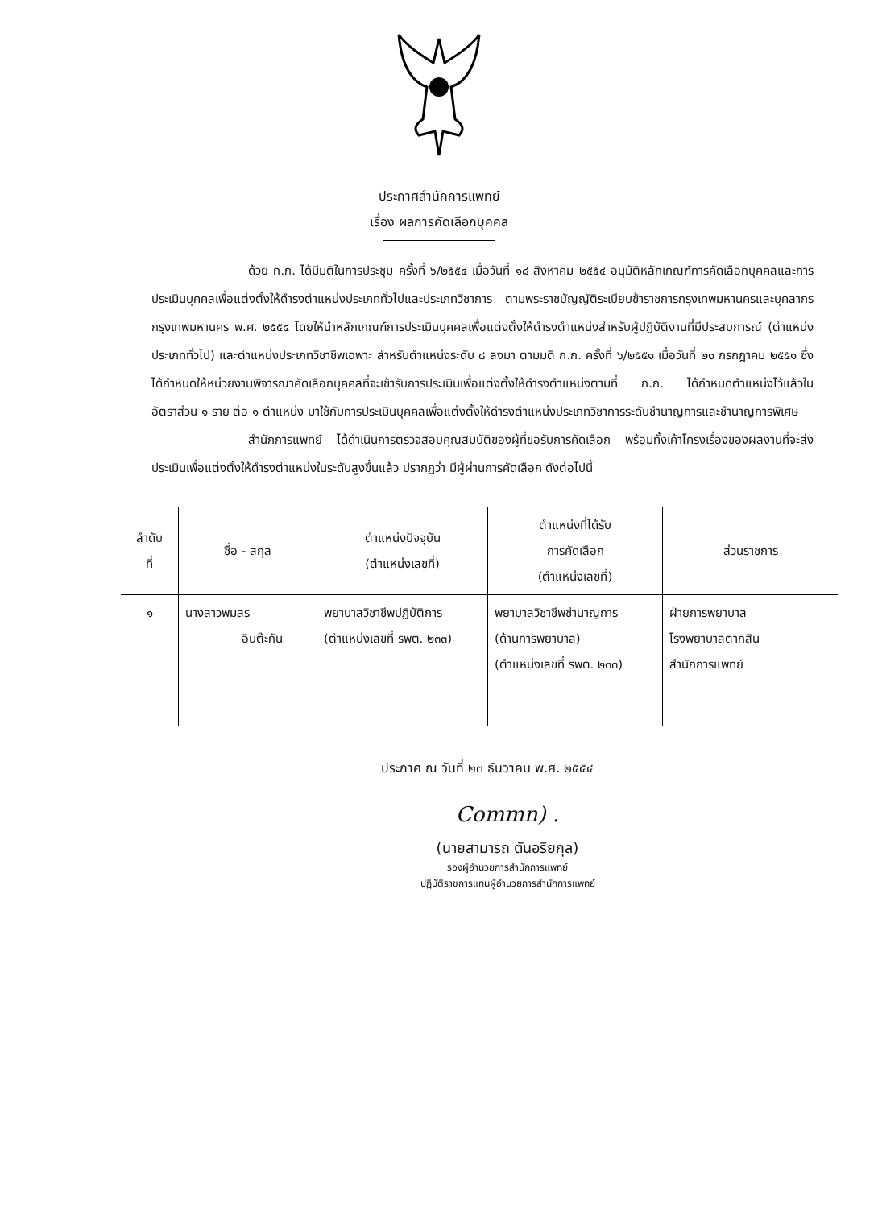ประกาศสำนักการแพทย์
เรื่อง ผลการคัดเลือกบุคคล
ด้วย ก.ก. ได้มีมติในการประชุม ครั้งที่ ๖/๒๕๕๔ เมื่อวันที่ ๑๘ สิงหาคม ๒๕๕๔ อนุมัติหลักเกณฑ์การคัดเลือกบุคคลและการประเมินบุคคลเพื่อแต่งตั้งให้ดำรงตำแหน่งประเภททั่วไปและประเภทวิชาการ ตามพระราชบัญญัติระเบียบข้าราชการกรุงเทพมหานครและบุคลากรกรุงเทพมหานคร พ.ศ. ๒๕๕๔ โดยให้นำหลักเกณฑ์การประเมินบุคคลเพื่อแต่งตั้งให้ดำรงตำแหน่งสำหรับผู้ปฏิบัติงานที่มีประสบการณ์ (ตำแหน่งประเภททั่วไป) และตำแหน่งประเภทวิชาชีพเฉพาะ สำหรับตำแหน่งระดับ ๘ ลงมา ตามมติ ก.ก. ครั้งที่ ๖/๒๕๕๑ เมื่อวันที่ ๒๑ กรกฎาคม ๒๕๕๑ ซึ่งได้กำหนดให้หน่วยงานพิจารณาคัดเลือกบุคคลที่จะเข้ารับการประเมินเพื่อแต่งตั้งให้ดำรงตำแหน่งตามที่ ก.ก. ได้กำหนดตำแหน่งไว้แล้วในอัตราส่วน ๑ ราย ต่อ ๑ ตำแหน่ง มาใช้กับการประเมินบุคคลเพื่อแต่งตั้งให้ดำรงตำแหน่งประเภทวิชาการระดับชำนาญการและชำนาญการพิเศษ
สำนักการแพทย์ ได้ดำเนินการตรวจสอบคุณสมบัติของผู้ที่ขอรับการคัดเลือก พร้อมทั้งเค้าโครงเรื่องของผลงานที่จะส่งประเมินเพื่อแต่งตั้งให้ดำรงตำแหน่งในระดับสูงขึ้นแล้ว ปรากฏว่า มีผู้ผ่านการคัดเลือก ดังต่อไปนี้
| ลำดับ ที่ | ชื่อ - สกุล | ตำแหน่งปัจจุบัน (ตำแหน่งเลขที่) | ตำแหน่งที่ได้รับ การคัดเลือก (ตำแหน่งเลขที่) | ส่วนราชการ |
| --- | --- | --- | --- | --- |
| ๑ | นางสาวพมสร อินต๊ะกัน | พยาบาลวิชาชีพปฏิบัติการ (ตำแหน่งเลขที่ รพต. ๒๓๓) | พยาบาลวิชาชีพชำนาญการ (ด้านการพยาบาล) (ตำแหน่งเลขที่ รพต. ๒๓๓) | ฝ่ายการพยาบาล โรงพยาบาลตากสิน สำนักการแพทย์ |
ประกาศ ณ วันที่ ๒๓ ธันวาคม พ.ศ. ๒๕๕๔
Commn) .
(นายสามารถ ตันอริยกุล)
รองผู้อำนวยการสำนักการแพทย์
ปฏิบัติราชการแทนผู้อำนวยการสำนักการแพทย์